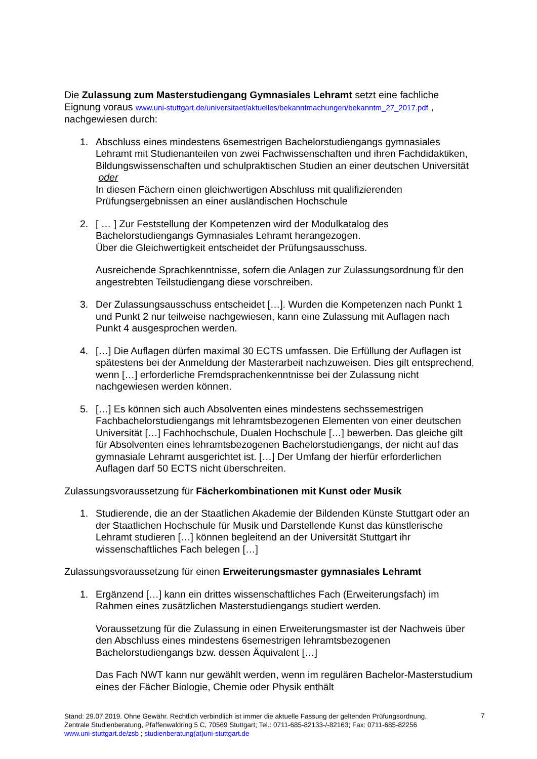Die Zulassung zum Masterstudiengang Gymnasiales Lehramt setzt eine fachliche Eignung voraus www.uni-stuttgart.de/universitaet/aktuelles/bekanntmachungen/bekanntm_27_2017.pdf , nachgewiesen durch:
1. Abschluss eines mindestens 6semestrigen Bachelorstudiengangs gymnasiales Lehramt mit Studienanteilen von zwei Fachwissenschaften und ihren Fachdidaktiken, Bildungswissenschaften und schulpraktischen Studien an einer deutschen Universität oder
In diesen Fächern einen gleichwertigen Abschluss mit qualifizierenden Prüfungsergebnissen an einer ausländischen Hochschule
2. [ … ] Zur Feststellung der Kompetenzen wird der Modulkatalog des Bachelorstudiengangs Gymnasiales Lehramt herangezogen.
Über die Gleichwertigkeit entscheidet der Prüfungsausschuss.
Ausreichende Sprachkenntnisse, sofern die Anlagen zur Zulassungsordnung für den angestrebten Teilstudiengang diese vorschreiben.
3. Der Zulassungsausschuss entscheidet […]. Wurden die Kompetenzen nach Punkt 1 und Punkt 2 nur teilweise nachgewiesen, kann eine Zulassung mit Auflagen nach Punkt 4 ausgesprochen werden.
4. […] Die Auflagen dürfen maximal 30 ECTS umfassen. Die Erfüllung der Auflagen ist spätestens bei der Anmeldung der Masterarbeit nachzuweisen. Dies gilt entsprechend, wenn […] erforderliche Fremdsprachenkenntnisse bei der Zulassung nicht nachgewiesen werden können.
5. […] Es können sich auch Absolventen eines mindestens sechssemestrigen Fachbachelorstudiengangs mit lehramtsbezogenen Elementen von einer deutschen Universität […] Fachhochschule, Dualen Hochschule […] bewerben. Das gleiche gilt für Absolventen eines lehramtsbezogenen Bachelorstudiengangs, der nicht auf das gymnasiale Lehramt ausgerichtet ist. […] Der Umfang der hierfür erforderlichen Auflagen darf 50 ECTS nicht überschreiten.
Zulassungsvoraussetzung für Fächerkombinationen mit Kunst oder Musik
1. Studierende, die an der Staatlichen Akademie der Bildenden Künste Stuttgart oder an der Staatlichen Hochschule für Musik und Darstellende Kunst das künstlerische Lehramt studieren […] können begleitend an der Universität Stuttgart ihr wissenschaftliches Fach belegen […]
Zulassungsvoraussetzung für einen Erweiterungsmaster gymnasiales Lehramt
1. Ergänzend […] kann ein drittes wissenschaftliches Fach (Erweiterungsfach) im Rahmen eines zusätzlichen Masterstudiengangs studiert werden.
Voraussetzung für die Zulassung in einen Erweiterungsmaster ist der Nachweis über den Abschluss eines mindestens 6semestrigen lehramtsbezogenen Bachelorstudiengangs bzw. dessen Äquivalent […]
Das Fach NWT kann nur gewählt werden, wenn im regulären Bachelor-Masterstudium eines der Fächer Biologie, Chemie oder Physik enthält
Stand: 29.07.2019. Ohne Gewähr. Rechtlich verbindlich ist immer die aktuelle Fassung der geltenden Prüfungsordnung.
Zentrale Studienberatung, Pfaffenwaldring 5 C, 70569 Stuttgart; Tel.: 0711-685-82133-/-82163; Fax: 0711-685-82256
www.uni-stuttgart.de/zsb ; studienberatung(at)uni-stuttgart.de
7